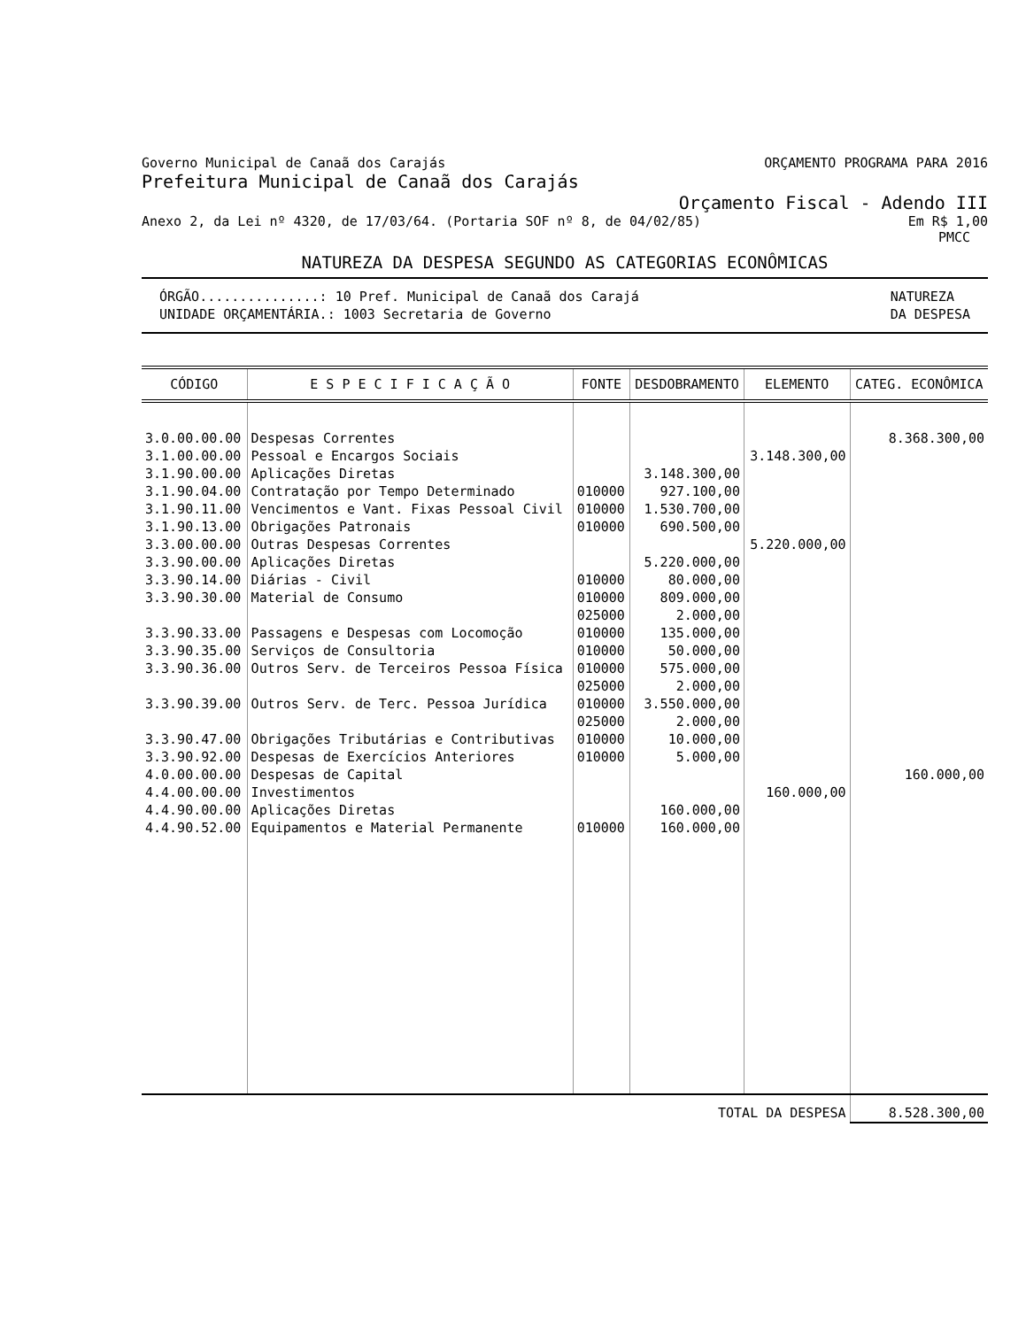Governo Municipal de Canaã dos Carajás ORÇAMENTO PROGRAMA PARA 2016
Prefeitura Municipal de Canaã dos Carajás
Orçamento Fiscal - Adendo III
Anexo 2, da Lei nº 4320, de 17/03/64. (Portaria SOF nº 8, de 04/02/85) Em R$ 1,00
PMCC
NATUREZA DA DESPESA SEGUNDO AS CATEGORIAS ECONÔMICAS
ÓRGÃO...............: 10 Pref. Municipal de Canaã dos Carajá
UNIDADE ORÇAMENTÁRIA.: 1003 Secretaria de Governo NATUREZA
DA DESPESA
| CÓDIGO | E S P E C I F I C A Ç Ã O | FONTE | DESDOBRAMENTO | ELEMENTO | CATEG. ECONÔMICA |
| --- | --- | --- | --- | --- | --- |
| 3.0.00.00.00 | Despesas Correntes | | | | 8.368.300,00 |
| 3.1.00.00.00 | Pessoal e Encargos Sociais | | | 3.148.300,00 | |
| 3.1.90.00.00 | Aplicações Diretas | | 3.148.300,00 | | |
| 3.1.90.04.00 | Contratação por Tempo Determinado | 010000 | 927.100,00 | | |
| 3.1.90.11.00 | Vencimentos e Vant. Fixas Pessoal Civil | 010000 | 1.530.700,00 | | |
| 3.1.90.13.00 | Obrigações Patronais | 010000 | 690.500,00 | | |
| 3.3.00.00.00 | Outras Despesas Correntes | | | 5.220.000,00 | |
| 3.3.90.00.00 | Aplicações Diretas | | 5.220.000,00 | | |
| 3.3.90.14.00 | Diárias - Civil | 010000 | 80.000,00 | | |
| 3.3.90.30.00 | Material de Consumo | 010000 | 809.000,00 | | |
| | | 025000 | 2.000,00 | | |
| 3.3.90.33.00 | Passagens e Despesas com Locomoção | 010000 | 135.000,00 | | |
| 3.3.90.35.00 | Serviços de Consultoria | 010000 | 50.000,00 | | |
| 3.3.90.36.00 | Outros Serv. de Terceiros Pessoa Física | 010000 | 575.000,00 | | |
| | | 025000 | 2.000,00 | | |
| 3.3.90.39.00 | Outros Serv. de Terc. Pessoa Jurídica | 010000 | 3.550.000,00 | | |
| | | 025000 | 2.000,00 | | |
| 3.3.90.47.00 | Obrigações Tributárias e Contributivas | 010000 | 10.000,00 | | |
| 3.3.90.92.00 | Despesas de Exercícios Anteriores | 010000 | 5.000,00 | | |
| 4.0.00.00.00 | Despesas de Capital | | | | 160.000,00 |
| 4.4.00.00.00 | Investimentos | | | 160.000,00 | |
| 4.4.90.00.00 | Aplicações Diretas | | 160.000,00 | | |
| 4.4.90.52.00 | Equipamentos e Material Permanente | 010000 | 160.000,00 | | |
| TOTAL DA DESPESA | | | | | 8.528.300,00 |